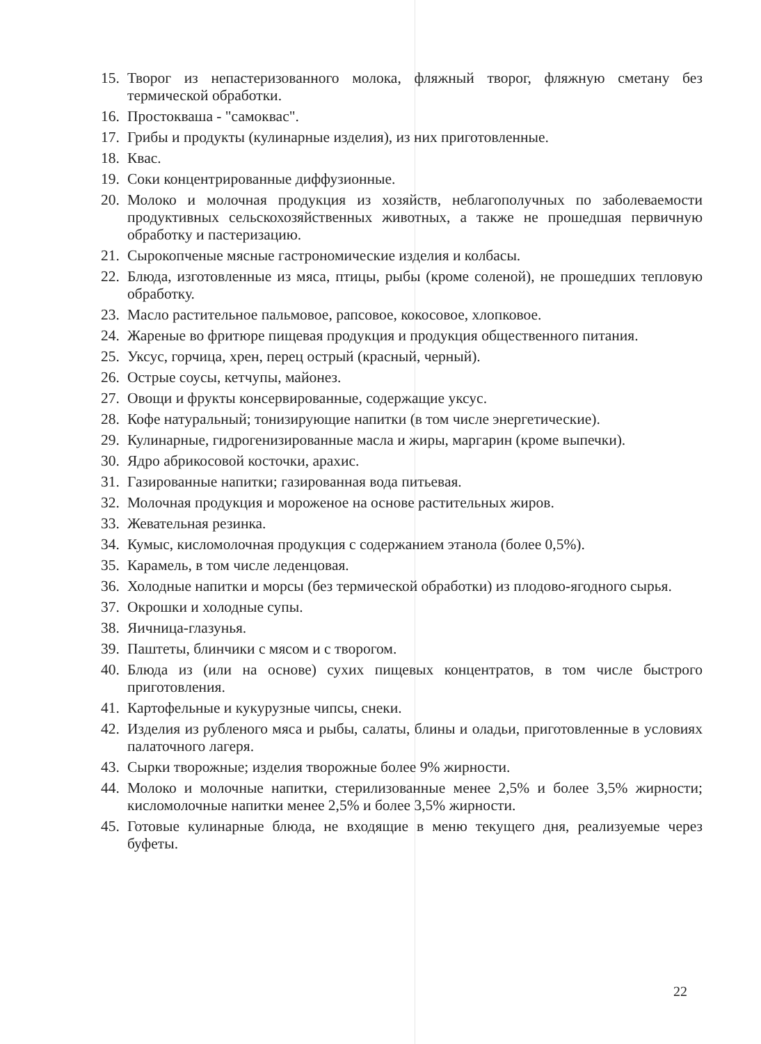15. Творог из непастеризованного молока, фляжный творог, фляжную сметану без термической обработки.
16. Простокваша - "самоквас".
17. Грибы и продукты (кулинарные изделия), из них приготовленные.
18. Квас.
19. Соки концентрированные диффузионные.
20. Молоко и молочная продукция из хозяйств, неблагополучных по заболеваемости продуктивных сельскохозяйственных животных, а также не прошедшая первичную обработку и пастеризацию.
21. Сырокопченые мясные гастрономические изделия и колбасы.
22. Блюда, изготовленные из мяса, птицы, рыбы (кроме соленой), не прошедших тепловую обработку.
23. Масло растительное пальмовое, рапсовое, кокосовое, хлопковое.
24. Жареные во фритюре пищевая продукция и продукция общественного питания.
25. Уксус, горчица, хрен, перец острый (красный, черный).
26. Острые соусы, кетчупы, майонез.
27. Овощи и фрукты консервированные, содержащие уксус.
28. Кофе натуральный; тонизирующие напитки (в том числе энергетические).
29. Кулинарные, гидрогенизированные масла и жиры, маргарин (кроме выпечки).
30. Ядро абрикосовой косточки, арахис.
31. Газированные напитки; газированная вода питьевая.
32. Молочная продукция и мороженое на основе растительных жиров.
33. Жевательная резинка.
34. Кумыс, кисломолочная продукция с содержанием этанола (более 0,5%).
35. Карамель, в том числе леденцовая.
36. Холодные напитки и морсы (без термической обработки) из плодово-ягодного сырья.
37. Окрошки и холодные супы.
38. Яичница-глазунья.
39. Паштеты, блинчики с мясом и с творогом.
40. Блюда из (или на основе) сухих пищевых концентратов, в том числе быстрого приготовления.
41. Картофельные и кукурузные чипсы, снеки.
42. Изделия из рубленого мяса и рыбы, салаты, блины и оладьи, приготовленные в условиях палаточного лагеря.
43. Сырки творожные; изделия творожные более 9% жирности.
44. Молоко и молочные напитки, стерилизованные менее 2,5% и более 3,5% жирности; кисломолочные напитки менее 2,5% и более 3,5% жирности.
45. Готовые кулинарные блюда, не входящие в меню текущего дня, реализуемые через буфеты.
22